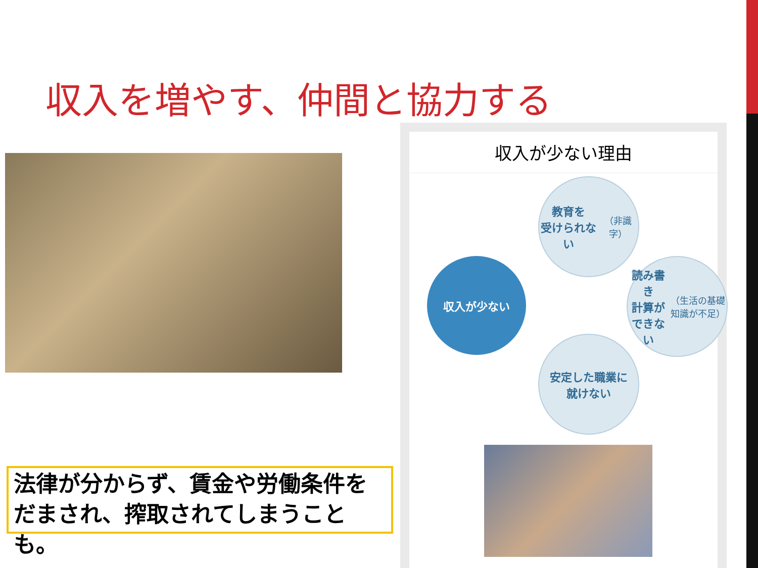収入を増やす、仲間と協力する
収入が少ない理由
教育を
受けられない
（非識字）
読み書き
計算ができない
（生活の基礎知識が不足）
安定した職業に
就けない
収入が少ない
法律が分からず、賃金や労働条件をだまされ、搾取されてしまうことも。